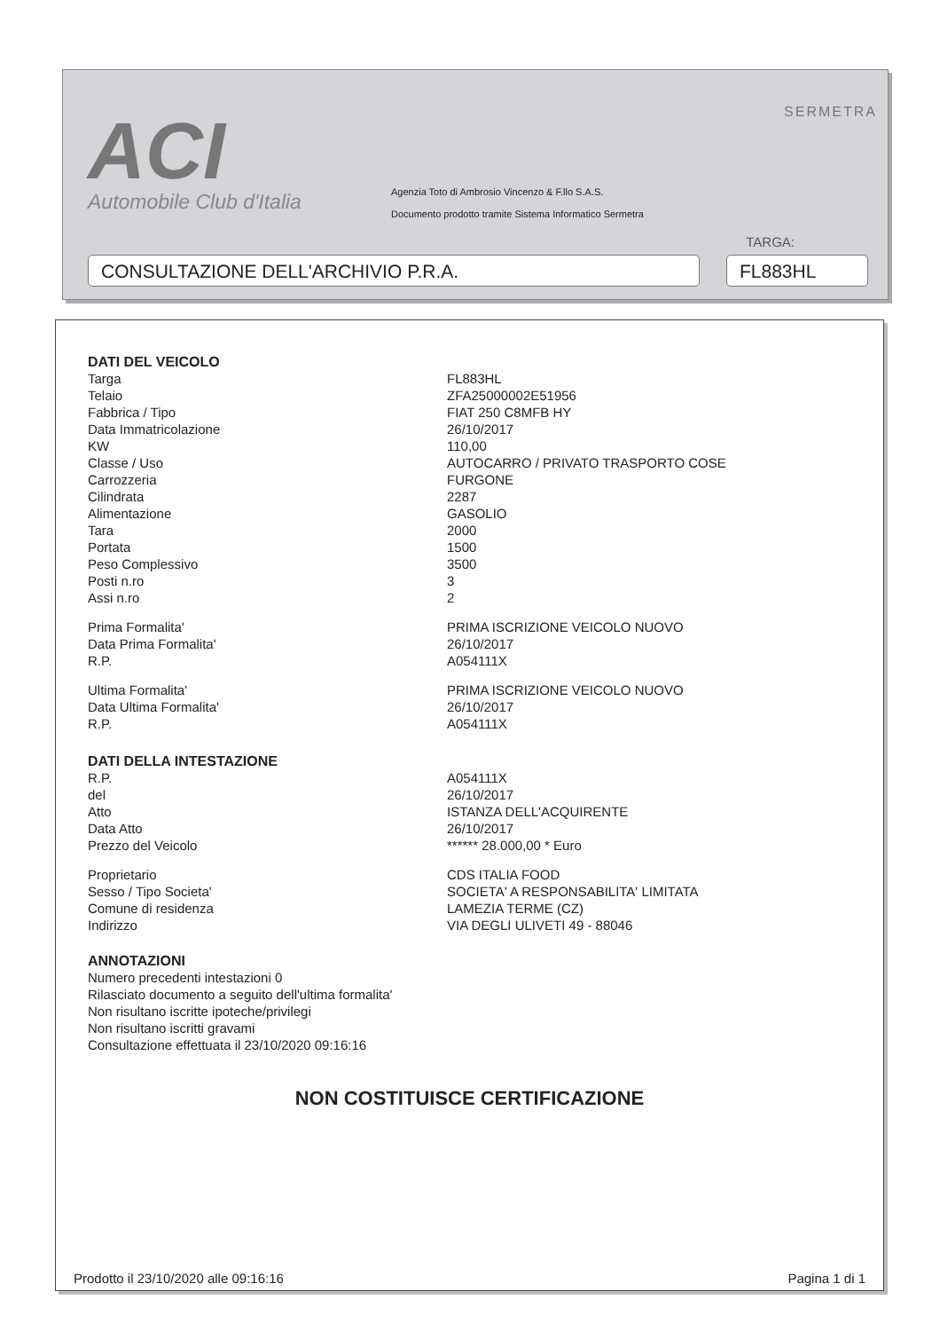ACI
Automobile Club d'Italia
SERMETRA
Agenzia Toto di Ambrosio Vincenzo & F.llo S.A.S.
Documento prodotto tramite Sistema Informatico Sermetra
TARGA:
CONSULTAZIONE DELL'ARCHIVIO P.R.A. FL883HL
DATI DEL VEICOLO
| Targa | FL883HL |
| Telaio | ZFA25000002E51956 |
| Fabbrica / Tipo | FIAT 250 C8MFB HY |
| Data Immatricolazione | 26/10/2017 |
| KW | 110,00 |
| Classe / Uso | AUTOCARRO / PRIVATO TRASPORTO COSE |
| Carrozzeria | FURGONE |
| Cilindrata | 2287 |
| Alimentazione | GASOLIO |
| Tara | 2000 |
| Portata | 1500 |
| Peso Complessivo | 3500 |
| Posti n.ro | 3 |
| Assi n.ro | 2 |
| Prima Formalita' | PRIMA ISCRIZIONE VEICOLO NUOVO |
| Data Prima Formalita' | 26/10/2017 |
| R.P. | A054111X |
| Ultima Formalita' | PRIMA ISCRIZIONE VEICOLO NUOVO |
| Data Ultima Formalita' | 26/10/2017 |
| R.P. | A054111X |
DATI DELLA INTESTAZIONE
| R.P. | A054111X |
| del | 26/10/2017 |
| Atto | ISTANZA DELL'ACQUIRENTE |
| Data Atto | 26/10/2017 |
| Prezzo del Veicolo | ****** 28.000,00 * Euro |
| Proprietario | CDS ITALIA FOOD |
| Sesso / Tipo Societa' | SOCIETA' A RESPONSABILITA' LIMITATA |
| Comune di residenza | LAMEZIA TERME (CZ) |
| Indirizzo | VIA DEGLI ULIVETI 49 - 88046 |
ANNOTAZIONI
Numero precedenti intestazioni 0
Rilasciato documento a seguito dell'ultima formalita'
Non risultano iscritte ipoteche/privilegi
Non risultano iscritti gravami
Consultazione effettuata il 23/10/2020 09:16:16
NON COSTITUISCE CERTIFICAZIONE
Prodotto il 23/10/2020 alle 09:16:16 Pagina 1 di 1